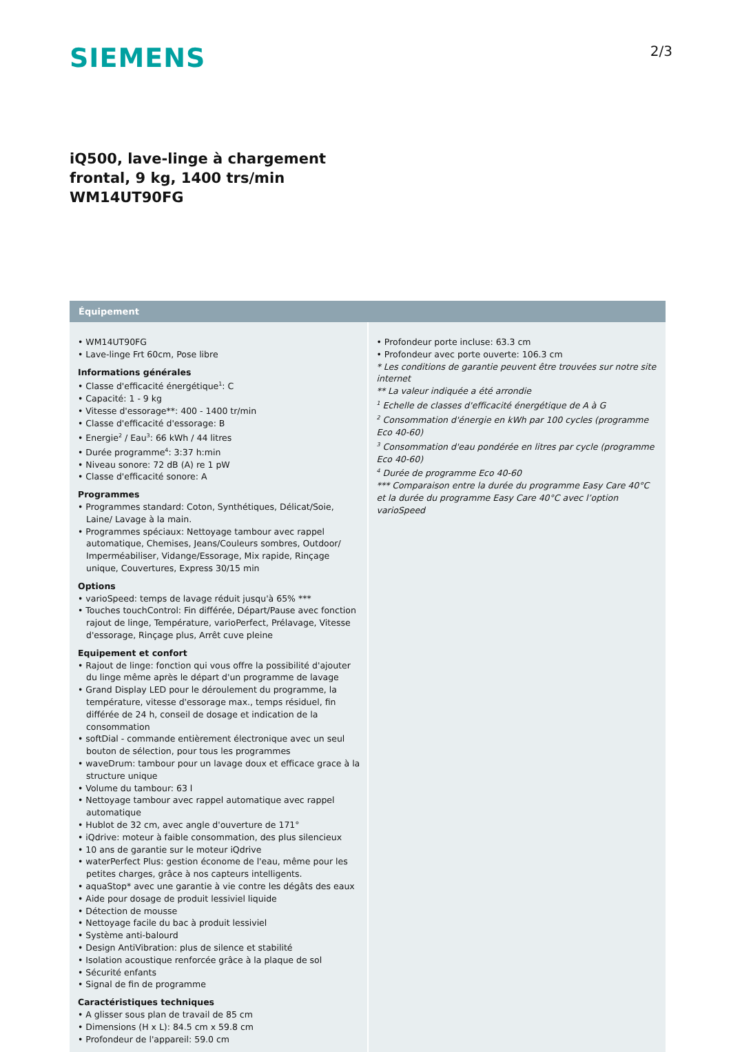SIEMENS
2/3
iQ500, lave-linge à chargement
frontal, 9 kg, 1400 trs/min
WM14UT90FG
Équipement
• WM14UT90FG
• Lave-linge Frt 60cm, Pose libre
Informations générales
• Classe d'efficacité énergétique<sup>1</sup>: C
• Capacité: 1 - 9 kg
• Vitesse d'essorage**: 400 - 1400 tr/min
• Classe d'efficacité d'essorage: B
• Energie<sup>2</sup> / Eau<sup>3</sup>: 66 kWh / 44 litres
• Durée programme<sup>4</sup>: 3:37 h:min
• Niveau sonore: 72 dB (A) re 1 pW
• Classe d'efficacité sonore: A
Programmes
• Programmes standard: Coton, Synthétiques, Délicat/Soie, Laine/ Lavage à la main.
• Programmes spéciaux: Nettoyage tambour avec rappel automatique, Chemises, Jeans/Couleurs sombres, Outdoor/ Imperméabiliser, Vidange/Essorage, Mix rapide, Rinçage unique, Couvertures, Express 30/15 min
Options
• varioSpeed: temps de lavage réduit jusqu'à 65% ***
• Touches touchControl: Fin différée, Départ/Pause avec fonction rajout de linge, Température, varioPerfect, Prélavage, Vitesse d'essorage, Rinçage plus, Arrêt cuve pleine
Equipement et confort
• Rajout de linge: fonction qui vous offre la possibilité d'ajouter du linge même après le départ d'un programme de lavage
• Grand Display LED pour le déroulement du programme, la température, vitesse d'essorage max., temps résiduel, fin différée de 24 h, conseil de dosage et indication de la consommation
• softDial - commande entièrement électronique avec un seul bouton de sélection, pour tous les programmes
• waveDrum: tambour pour un lavage doux et efficace grace à la structure unique
• Volume du tambour: 63 l
• Nettoyage tambour avec rappel automatique avec rappel automatique
• Hublot de 32 cm, avec angle d'ouverture de 171°
• iQdrive: moteur à faible consommation, des plus silencieux
• 10 ans de garantie sur le moteur iQdrive
• waterPerfect Plus: gestion économe de l'eau, même pour les petites charges, grâce à nos capteurs intelligents.
• aquaStop* avec une garantie à vie contre les dégâts des eaux
• Aide pour dosage de produit lessiviel liquide
• Détection de mousse
• Nettoyage facile du bac à produit lessiviel
• Système anti-balourd
• Design AntiVibration: plus de silence et stabilité
• Isolation acoustique renforcée grâce à la plaque de sol
• Sécurité enfants
• Signal de fin de programme
Caractéristiques techniques
• A glisser sous plan de travail de 85 cm
• Dimensions (H x L): 84.5 cm x 59.8 cm
• Profondeur de l'appareil: 59.0 cm
• Profondeur porte incluse: 63.3 cm
• Profondeur avec porte ouverte: 106.3 cm
* Les conditions de garantie peuvent être trouvées sur notre site internet
** La valeur indiquée a été arrondie
<sup>1</sup> Echelle de classes d'efficacité énergétique de A à G
<sup>2</sup> Consommation d'énergie en kWh par 100 cycles (programme Eco 40-60)
<sup>3</sup> Consommation d'eau pondérée en litres par cycle (programme Eco 40-60)
<sup>4</sup> Durée de programme Eco 40-60
*** Comparaison entre la durée du programme Easy Care 40°C et la durée du programme Easy Care 40°C avec l’option varioSpeed